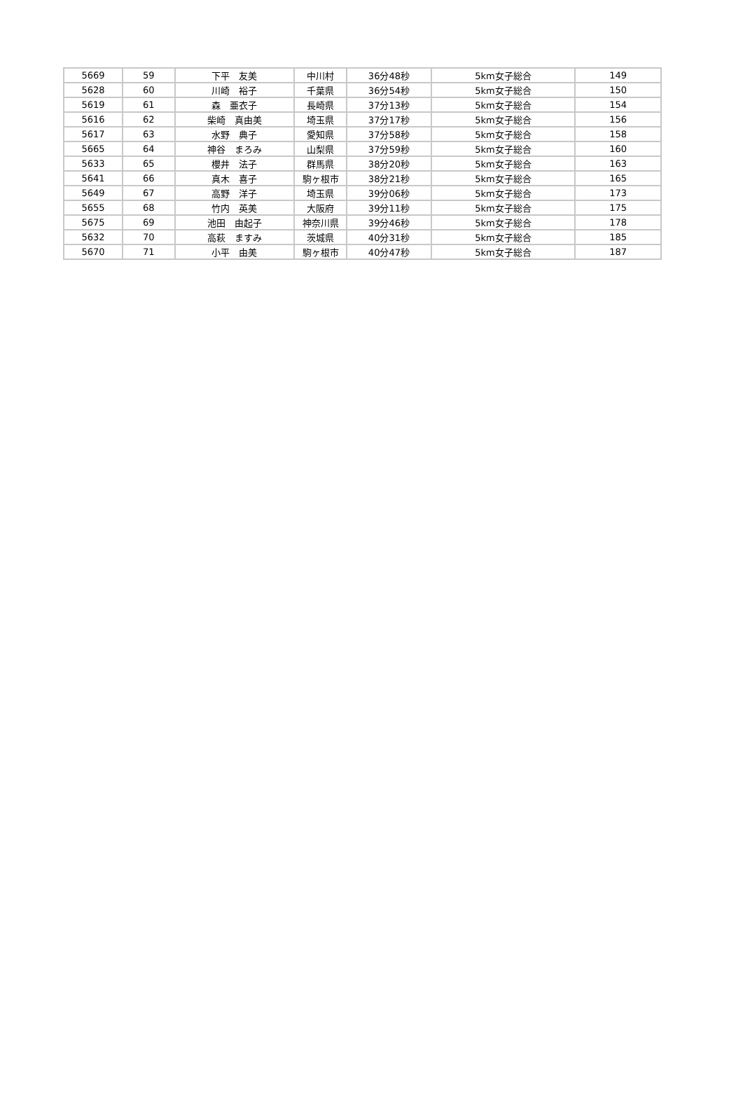| 5669 | 59 | 下平 友美 | 中川村 | 36分48秒 | 5km女子総合 | 149 |
| 5628 | 60 | 川崎 裕子 | 千葉県 | 36分54秒 | 5km女子総合 | 150 |
| 5619 | 61 | 森 亜衣子 | 長崎県 | 37分13秒 | 5km女子総合 | 154 |
| 5616 | 62 | 柴崎 真由美 | 埼玉県 | 37分17秒 | 5km女子総合 | 156 |
| 5617 | 63 | 水野 典子 | 愛知県 | 37分58秒 | 5km女子総合 | 158 |
| 5665 | 64 | 神谷 まろみ | 山梨県 | 37分59秒 | 5km女子総合 | 160 |
| 5633 | 65 | 櫻井 法子 | 群馬県 | 38分20秒 | 5km女子総合 | 163 |
| 5641 | 66 | 真木 喜子 | 駒ヶ根市 | 38分21秒 | 5km女子総合 | 165 |
| 5649 | 67 | 高野 洋子 | 埼玉県 | 39分06秒 | 5km女子総合 | 173 |
| 5655 | 68 | 竹内 英美 | 大阪府 | 39分11秒 | 5km女子総合 | 175 |
| 5675 | 69 | 池田 由起子 | 神奈川県 | 39分46秒 | 5km女子総合 | 178 |
| 5632 | 70 | 高萩 ますみ | 茨城県 | 40分31秒 | 5km女子総合 | 185 |
| 5670 | 71 | 小平 由美 | 駒ヶ根市 | 40分47秒 | 5km女子総合 | 187 |